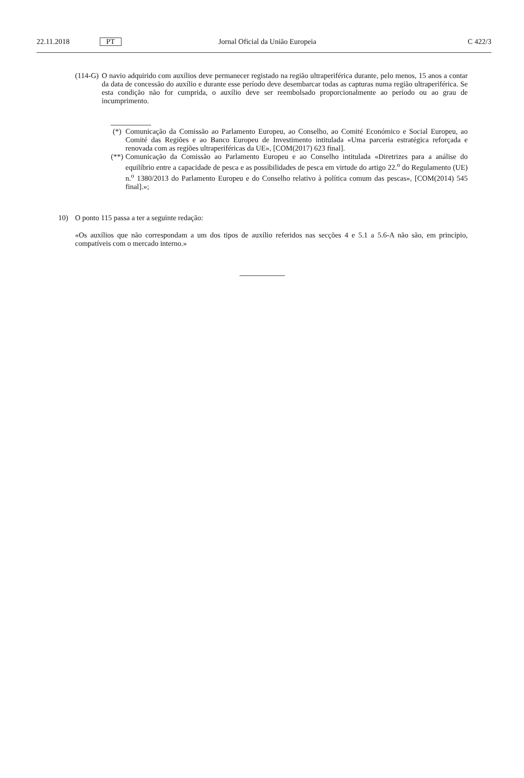22.11.2018 PT Jornal Oficial da União Europeia C 422/3
(114-G) O navio adquirido com auxílios deve permanecer registado na região ultraperiférica durante, pelo menos, 15 anos a contar da data de concessão do auxílio e durante esse período deve desembarcar todas as capturas numa região ultraperiférica. Se esta condição não for cumprida, o auxílio deve ser reembolsado proporcionalmente ao período ou ao grau de incumprimento.
(*) Comunicação da Comissão ao Parlamento Europeu, ao Conselho, ao Comité Económico e Social Europeu, ao Comité das Regiões e ao Banco Europeu de Investimento intitulada «Uma parceria estratégica reforçada e renovada com as regiões ultraperiféricas da UE», [COM(2017) 623 final].
(**) Comunicação da Comissão ao Parlamento Europeu e ao Conselho intitulada «Diretrizes para a análise do equilíbrio entre a capacidade de pesca e as possibilidades de pesca em virtude do artigo 22.<sup>o</sup> do Regulamento (UE) n.<sup>o</sup> 1380/2013 do Parlamento Europeu e do Conselho relativo à política comum das pescas», [COM(2014) 545 final].»;
10) O ponto 115 passa a ter a seguinte redação:
«Os auxílios que não correspondam a um dos tipos de auxílio referidos nas secções 4 e 5.1 a 5.6-A não são, em princípio, compatíveis com o mercado interno.»